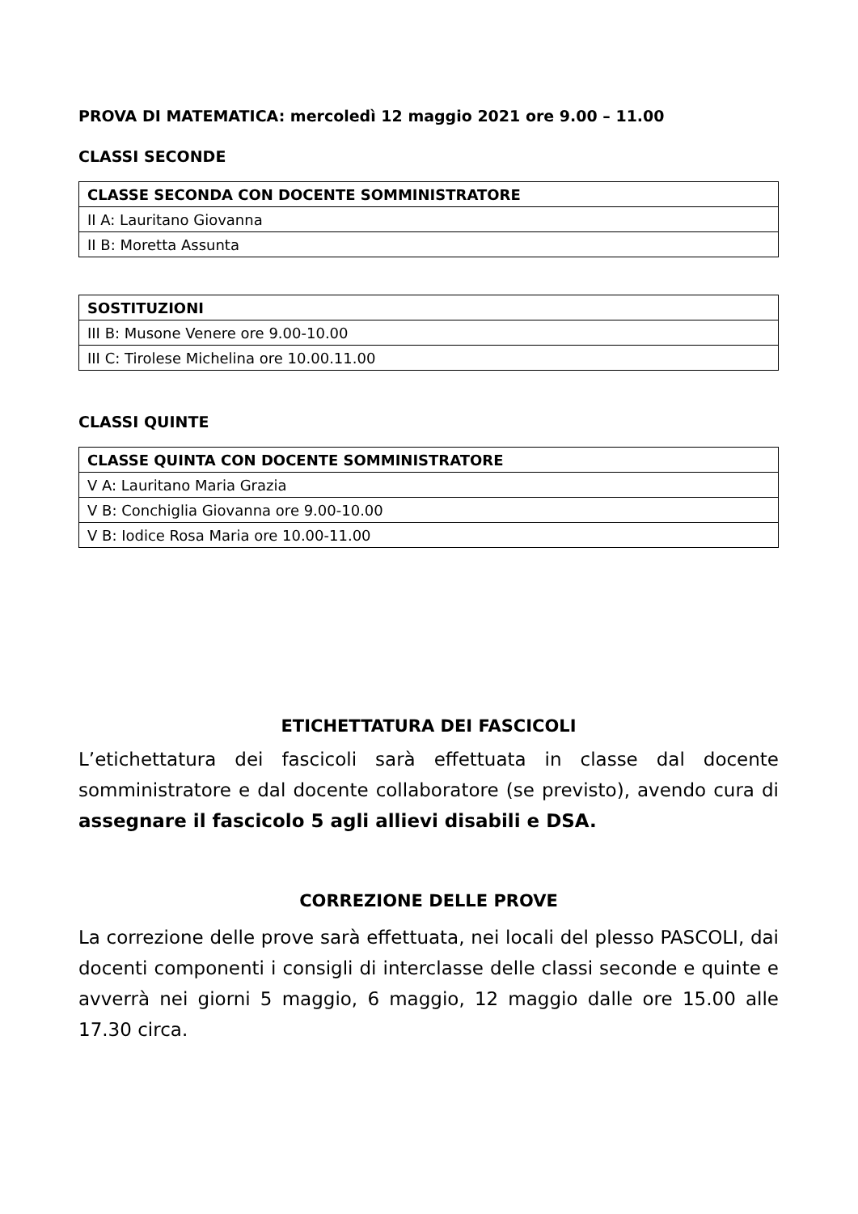PROVA DI MATEMATICA: mercoledì 12 maggio 2021 ore 9.00 – 11.00
CLASSI SECONDE
| CLASSE SECONDA CON DOCENTE SOMMINISTRATORE |
| II A: Lauritano Giovanna |
| II B: Moretta Assunta |
| SOSTITUZIONI |
| III B: Musone Venere ore 9.00-10.00 |
| III C: Tirolese Michelina ore 10.00.11.00 |
CLASSI QUINTE
| CLASSE QUINTA CON DOCENTE SOMMINISTRATORE |
| V A: Lauritano Maria Grazia |
| V B: Conchiglia Giovanna ore 9.00-10.00 |
| V B: Iodice Rosa Maria ore 10.00-11.00 |
ETICHETTATURA DEI FASCICOLI
L’etichettatura dei fascicoli sarà effettuata in classe dal docente somministratore e dal docente collaboratore (se previsto), avendo cura di assegnare il fascicolo 5 agli allievi disabili e DSA.
CORREZIONE DELLE PROVE
La correzione delle prove sarà effettuata, nei locali del plesso PASCOLI, dai docenti componenti i consigli di interclasse delle classi seconde e quinte e avverrà nei giorni 5 maggio, 6 maggio, 12 maggio dalle ore 15.00 alle 17.30 circa.